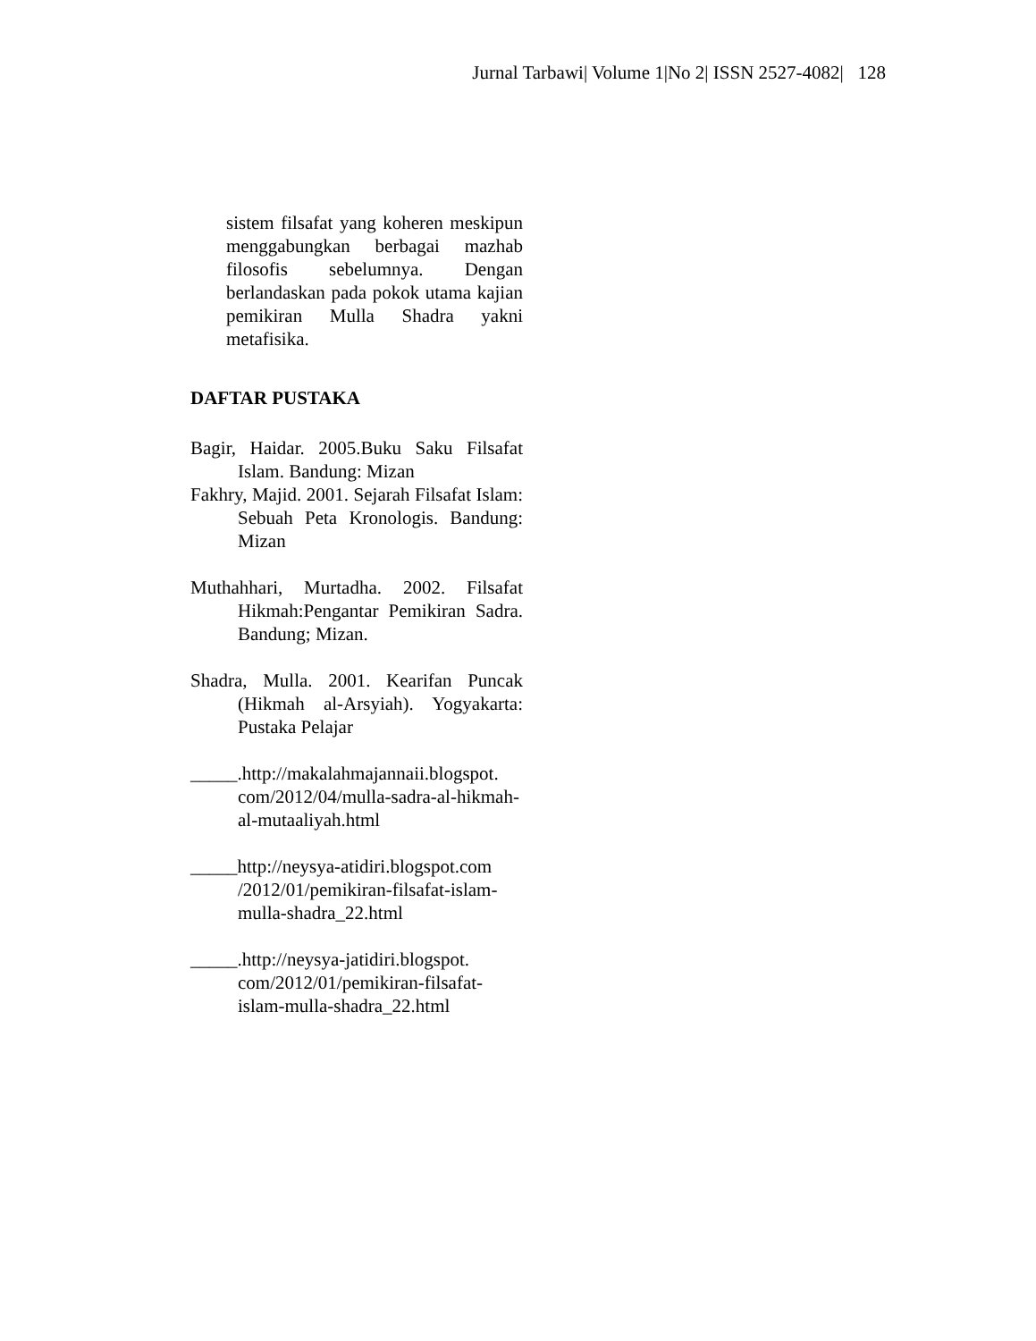Jurnal Tarbawi| Volume 1|No 2| ISSN 2527-4082| 128
sistem filsafat yang koheren meskipun menggabungkan berbagai mazhab filosofis sebelumnya. Dengan berlandaskan pada pokok utama kajian pemikiran Mulla Shadra yakni metafisika.
DAFTAR PUSTAKA
Bagir, Haidar. 2005.Buku Saku Filsafat Islam. Bandung: Mizan
Fakhry, Majid. 2001. Sejarah Filsafat Islam: Sebuah Peta Kronologis. Bandung: Mizan
Muthahhari, Murtadha. 2002. Filsafat Hikmah:Pengantar Pemikiran Sadra. Bandung; Mizan.
Shadra, Mulla. 2001. Kearifan Puncak (Hikmah al-Arsyiah). Yogyakarta: Pustaka Pelajar
_____.http://makalahmajannaii.blogspot. com/2012/04/mulla-sadra-al-hikmah-al-mutaaliyah.html
_____http://neysya-atidiri.blogspot.com /2012/01/pemikiran-filsafat-islam-mulla-shadra_22.html
_____.http://neysya-jatidiri.blogspot. com/2012/01/pemikiran-filsafat-islam-mulla-shadra_22.html